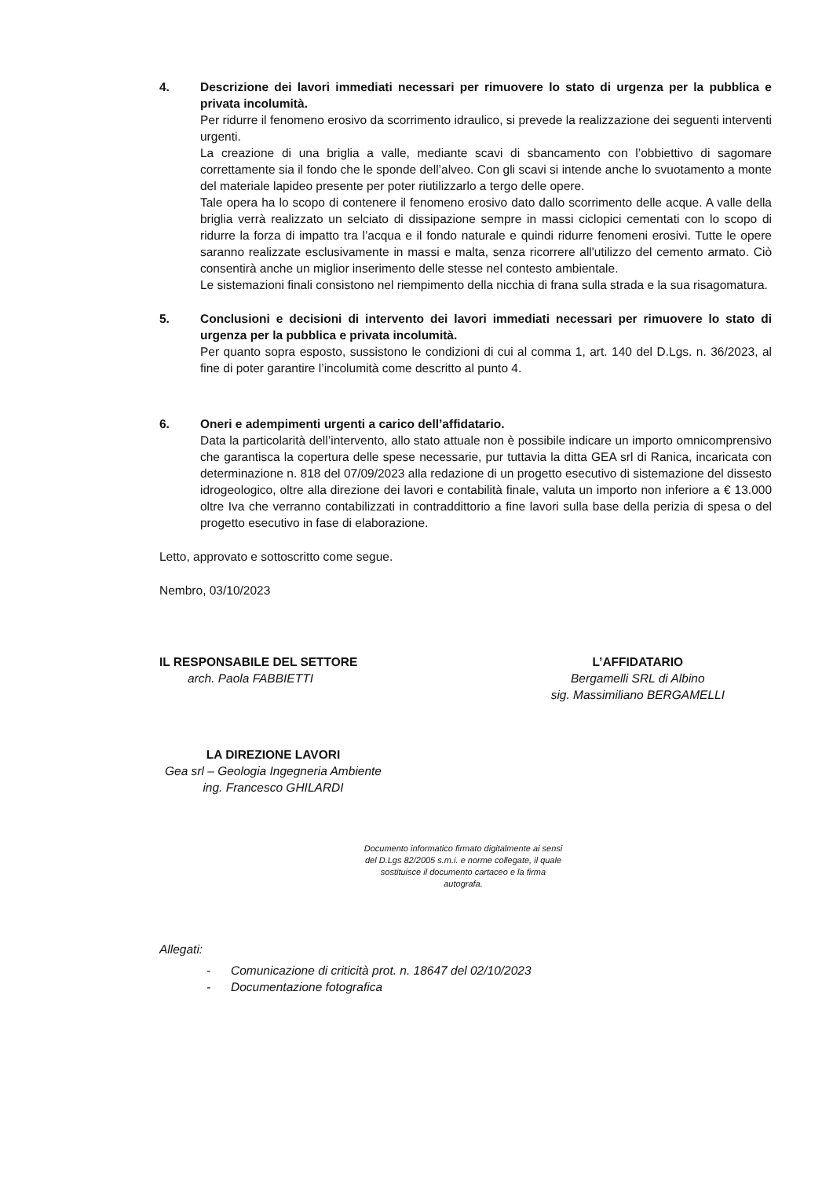4. Descrizione dei lavori immediati necessari per rimuovere lo stato di urgenza per la pubblica e privata incolumità.
Per ridurre il fenomeno erosivo da scorrimento idraulico, si prevede la realizzazione dei seguenti interventi urgenti.
La creazione di una briglia a valle, mediante scavi di sbancamento con l’obbiettivo di sagomare correttamente sia il fondo che le sponde dell’alveo. Con gli scavi si intende anche lo svuotamento a monte del materiale lapideo presente per poter riutilizzarlo a tergo delle opere.
Tale opera ha lo scopo di contenere il fenomeno erosivo dato dallo scorrimento delle acque. A valle della briglia verrà realizzato un selciato di dissipazione sempre in massi ciclopici cementati con lo scopo di ridurre la forza di impatto tra l’acqua e il fondo naturale e quindi ridurre fenomeni erosivi. Tutte le opere saranno realizzate esclusivamente in massi e malta, senza ricorrere all'utilizzo del cemento armato. Ciò consentirà anche un miglior inserimento delle stesse nel contesto ambientale.
Le sistemazioni finali consistono nel riempimento della nicchia di frana sulla strada e la sua risagomatura.
5. Conclusioni e decisioni di intervento dei lavori immediati necessari per rimuovere lo stato di urgenza per la pubblica e privata incolumità.
Per quanto sopra esposto, sussistono le condizioni di cui al comma 1, art. 140 del D.Lgs. n. 36/2023, al fine di poter garantire l’incolumità come descritto al punto 4.
6. Oneri e adempimenti urgenti a carico dell’affidatario.
Data la particolarità dell’intervento, allo stato attuale non è possibile indicare un importo omnicomprensivo che garantisca la copertura delle spese necessarie, pur tuttavia la ditta GEA srl di Ranica, incaricata con determinazione n. 818 del 07/09/2023 alla redazione di un progetto esecutivo di sistemazione del dissesto idrogeologico, oltre alla direzione dei lavori e contabilità finale, valuta un importo non inferiore a € 13.000 oltre Iva che verranno contabilizzati in contraddittorio a fine lavori sulla base della perizia di spesa o del progetto esecutivo in fase di elaborazione.
Letto, approvato e sottoscritto come segue.
Nembro, 03/10/2023
IL RESPONSABILE DEL SETTORE
arch. Paola FABBIETTI
L’AFFIDATARIO
Bergamelli SRL di Albino
sig. Massimiliano BERGAMELLI
LA DIREZIONE LAVORI
Gea srl – Geologia Ingegneria Ambiente
ing. Francesco GHILARDI
Documento informatico firmato digitalmente ai sensi del D.Lgs 82/2005 s.m.i. e norme collegate, il quale sostituisce il documento cartaceo e la firma autografa.
Allegati:
- Comunicazione di criticità prot. n. 18647 del 02/10/2023
- Documentazione fotografica